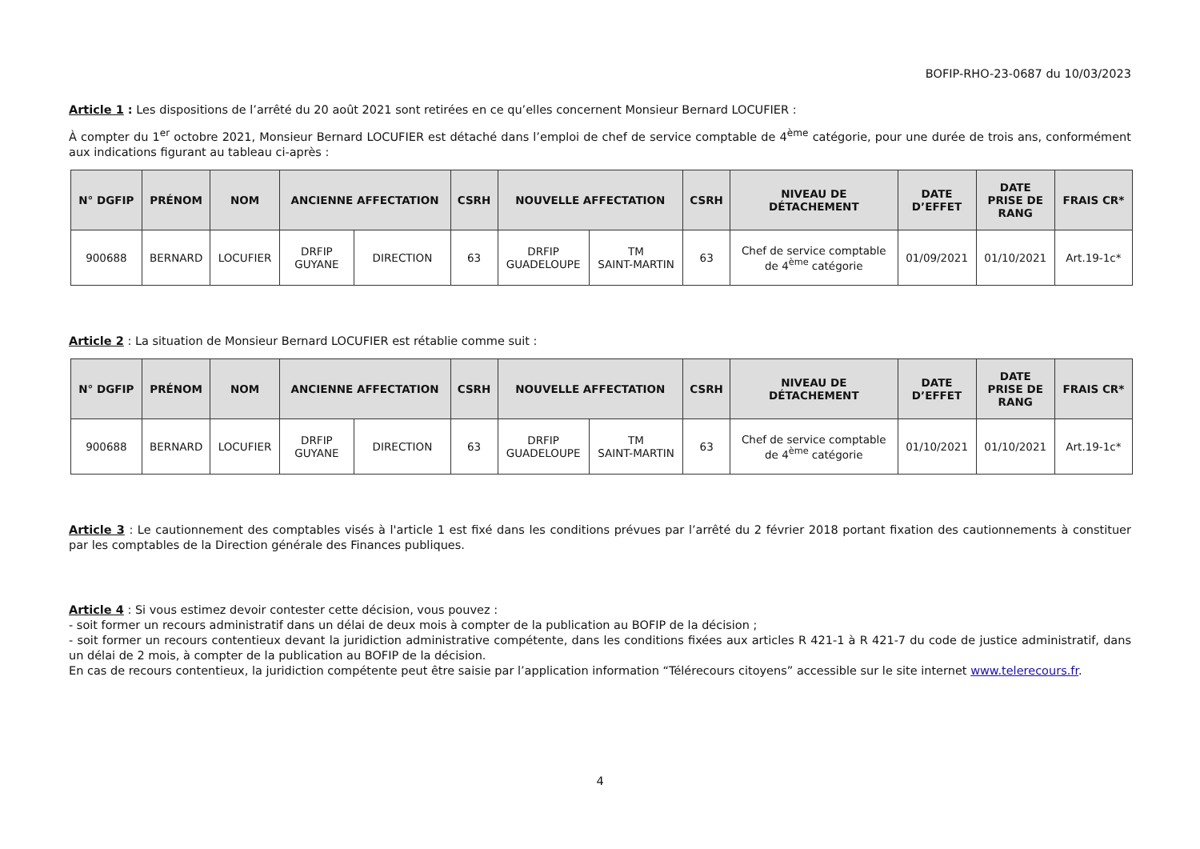BOFIP-RHO-23-0687 du 10/03/2023
Article 1 : Les dispositions de l’arrêté du 20 août 2021 sont retirées en ce qu’elles concernent Monsieur Bernard LOCUFIER :
À compter du 1<sup>er</sup> octobre 2021, Monsieur Bernard LOCUFIER est détaché dans l’emploi de chef de service comptable de 4<sup>ème</sup> catégorie, pour une durée de trois ans, conformément aux indications figurant au tableau ci-après :
| N° DGFIP | PRÉNOM | NOM | ANCIENNE AFFECTATION | | CSRH | NOUVELLE AFFECTATION | | CSRH | NIVEAU DE DÉTACHEMENT | DATE D’EFFET | DATE PRISE DE RANG | FRAIS CR* |
| --- | --- | --- | --- | --- | --- | --- | --- | --- | --- | --- | --- | --- |
| 900688 | BERNARD | LOCUFIER | DRFIP GUYANE | DIRECTION | 63 | DRFIP GUADELOUPE | TM SAINT-MARTIN | 63 | Chef de service comptable de 4<sup>ème</sup> catégorie | 01/09/2021 | 01/10/2021 | Art.19-1c* |
Article 2 : La situation de Monsieur Bernard LOCUFIER est rétablie comme suit :
| N° DGFIP | PRÉNOM | NOM | ANCIENNE AFFECTATION | | CSRH | NOUVELLE AFFECTATION | | CSRH | NIVEAU DE DÉTACHEMENT | DATE D’EFFET | DATE PRISE DE RANG | FRAIS CR* |
| --- | --- | --- | --- | --- | --- | --- | --- | --- | --- | --- | --- | --- |
| 900688 | BERNARD | LOCUFIER | DRFIP GUYANE | DIRECTION | 63 | DRFIP GUADELOUPE | TM SAINT-MARTIN | 63 | Chef de service comptable de 4<sup>ème</sup> catégorie | 01/10/2021 | 01/10/2021 | Art.19-1c* |
Article 3 : Le cautionnement des comptables visés à l'article 1 est fixé dans les conditions prévues par l’arrêté du 2 février 2018 portant fixation des cautionnements à constituer par les comptables de la Direction générale des Finances publiques.
Article 4 : Si vous estimez devoir contester cette décision, vous pouvez :
- soit former un recours administratif dans un délai de deux mois à compter de la publication au BOFIP de la décision ;
- soit former un recours contentieux devant la juridiction administrative compétente, dans les conditions fixées aux articles R 421-1 à R 421-7 du code de justice administratif, dans un délai de 2 mois, à compter de la publication au BOFIP de la décision.
En cas de recours contentieux, la juridiction compétente peut être saisie par l’application information “Télérecours citoyens” accessible sur le site internet www.telerecours.fr.
4